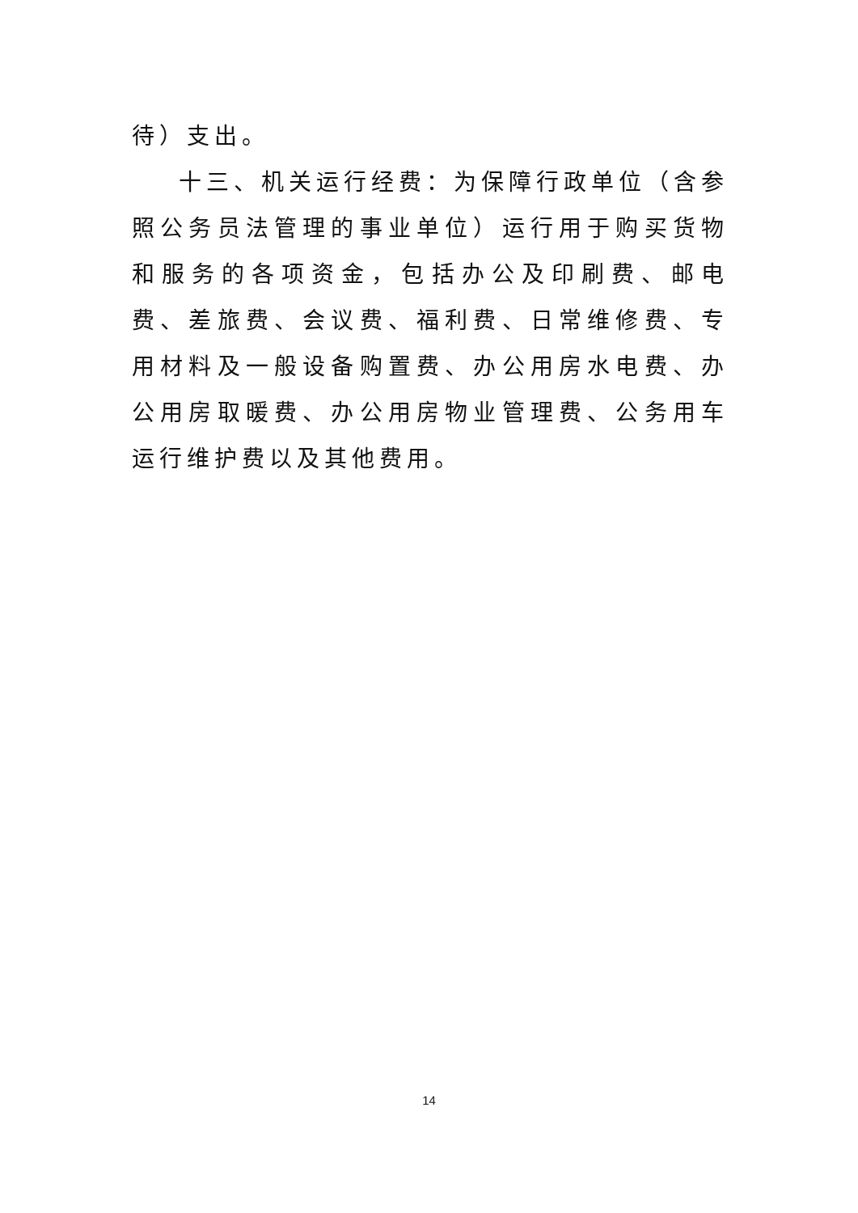待）支出。
十三、机关运行经费：为保障行政单位（含参照公务员法管理的事业单位）运行用于购买货物和服务的各项资金，包括办公及印刷费、邮电费、差旅费、会议费、福利费、日常维修费、专用材料及一般设备购置费、办公用房水电费、办公用房取暖费、办公用房物业管理费、公务用车运行维护费以及其他费用。
14